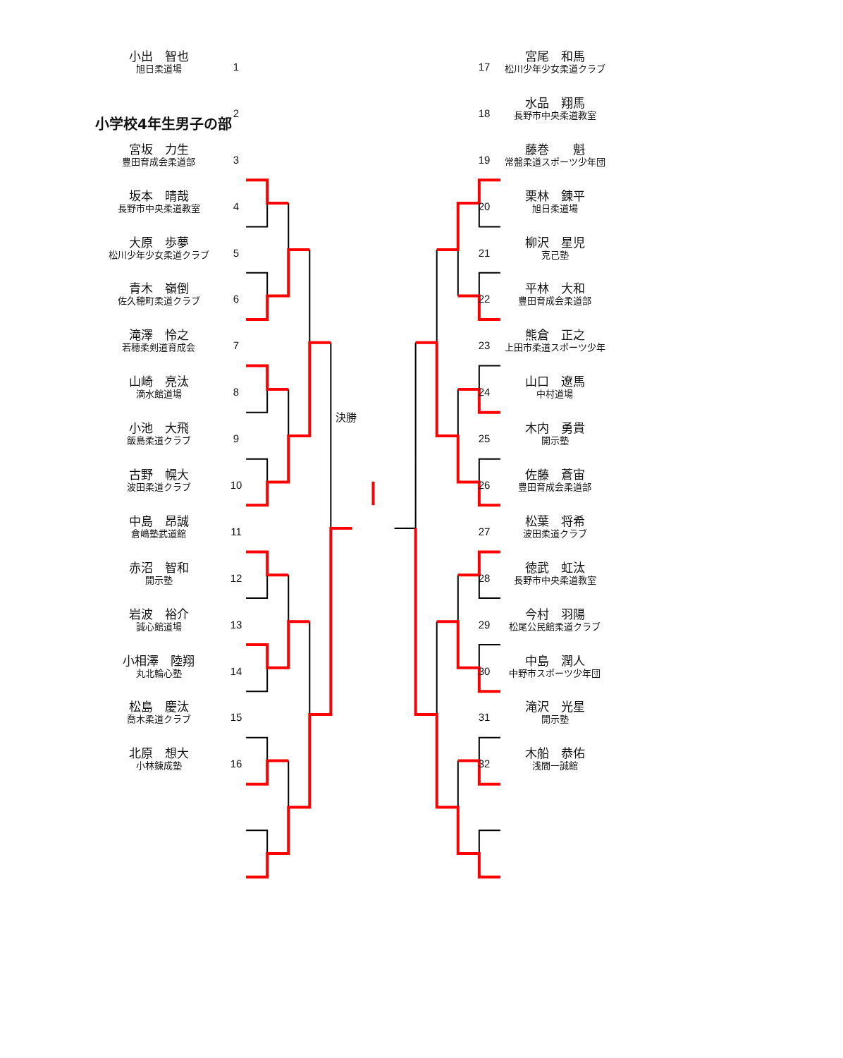小学校4年生男子の部
小出　智也
旭日柔道場
1
2
宮坂　力生
豊田育成会柔道部
3
坂本　晴哉
長野市中央柔道教室
4
大原　歩夢
松川少年少女柔道クラブ
5
青木　嶺倒
佐久穂町柔道クラブ
6
滝澤　怜之
若穂柔剣道育成会
7
山崎　亮汰
滴水館道場
8
小池　大飛
飯島柔道クラブ
9
古野　幌大
波田柔道クラブ
10
中島　昂誠
倉嶋塾武道館
11
赤沼　智和
開示塾
12
岩波　裕介
誠心館道場
13
小相澤　陸翔
丸北輪心塾
14
松島　慶汰
喬木柔道クラブ
15
北原　想大
小林錬成塾
16
決勝
17
宮尾　和馬
松川少年少女柔道クラブ
18
水品　翔馬
長野市中央柔道教室
19
藤巻　　魁
常盤柔道スポーツ少年団
20
栗林　錬平
旭日柔道場
21
柳沢　星児
克己塾
22
平林　大和
豊田育成会柔道部
23
熊倉　正之
上田市柔道スポーツ少年
24
山口　遼馬
中村道場
25
木内　勇貴
開示塾
26
佐藤　蒼宙
豊田育成会柔道部
27
松葉　将希
波田柔道クラブ
28
徳武　虹汰
長野市中央柔道教室
29
今村　羽陽
松尾公民館柔道クラブ
30
中島　潤人
中野市スポーツ少年団
31
滝沢　光星
開示塾
32
木船　恭佑
浅間一誠館